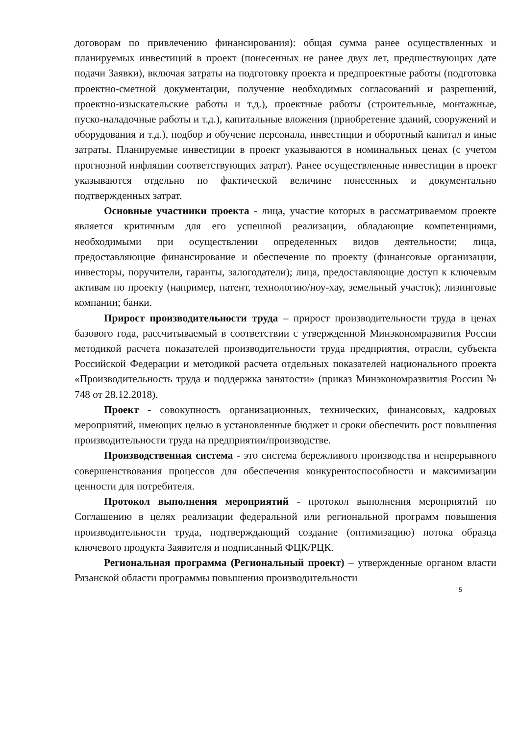договорам по привлечению финансирования): общая сумма ранее осуществленных и планируемых инвестиций в проект (понесенных не ранее двух лет, предшествующих дате подачи Заявки), включая затраты на подготовку проекта и предпроектные работы (подготовка проектно-сметной документации, получение необходимых согласований и разрешений, проектно-изыскательские работы и т.д.), проектные работы (строительные, монтажные, пуско-наладочные работы и т.д.), капитальные вложения (приобретение зданий, сооружений и оборудования и т.д.), подбор и обучение персонала, инвестиции и оборотный капитал и иные затраты. Планируемые инвестиции в проект указываются в номинальных ценах (с учетом прогнозной инфляции соответствующих затрат). Ранее осуществленные инвестиции в проект указываются отдельно по фактической величине понесенных и документально подтвержденных затрат.
Основные участники проекта - лица, участие которых в рассматриваемом проекте является критичным для его успешной реализации, обладающие компетенциями, необходимыми при осуществлении определенных видов деятельности; лица, предоставляющие финансирование и обеспечение по проекту (финансовые организации, инвесторы, поручители, гаранты, залогодатели); лица, предоставляющие доступ к ключевым активам по проекту (например, патент, технологию/ноу-хау, земельный участок); лизинговые компании; банки.
Прирост производительности труда – прирост производительности труда в ценах базового года, рассчитываемый в соответствии с утвержденной Минэкономразвития России методикой расчета показателей производительности труда предприятия, отрасли, субъекта Российской Федерации и методикой расчета отдельных показателей национального проекта «Производительность труда и поддержка занятости» (приказ Минэкономразвития России № 748 от 28.12.2018).
Проект - совокупность организационных, технических, финансовых, кадровых мероприятий, имеющих целью в установленные бюджет и сроки обеспечить рост повышения производительности труда на предприятии/производстве.
Производственная система - это система бережливого производства и непрерывного совершенствования процессов для обеспечения конкурентоспособности и максимизации ценности для потребителя.
Протокол выполнения мероприятий - протокол выполнения мероприятий по Соглашению в целях реализации федеральной или региональной программ повышения производительности труда, подтверждающий создание (оптимизацию) потока образца ключевого продукта Заявителя и подписанный ФЦК/РЦК.
Региональная программа (Региональный проект) – утвержденные органом власти Рязанской области программы повышения производительности
5